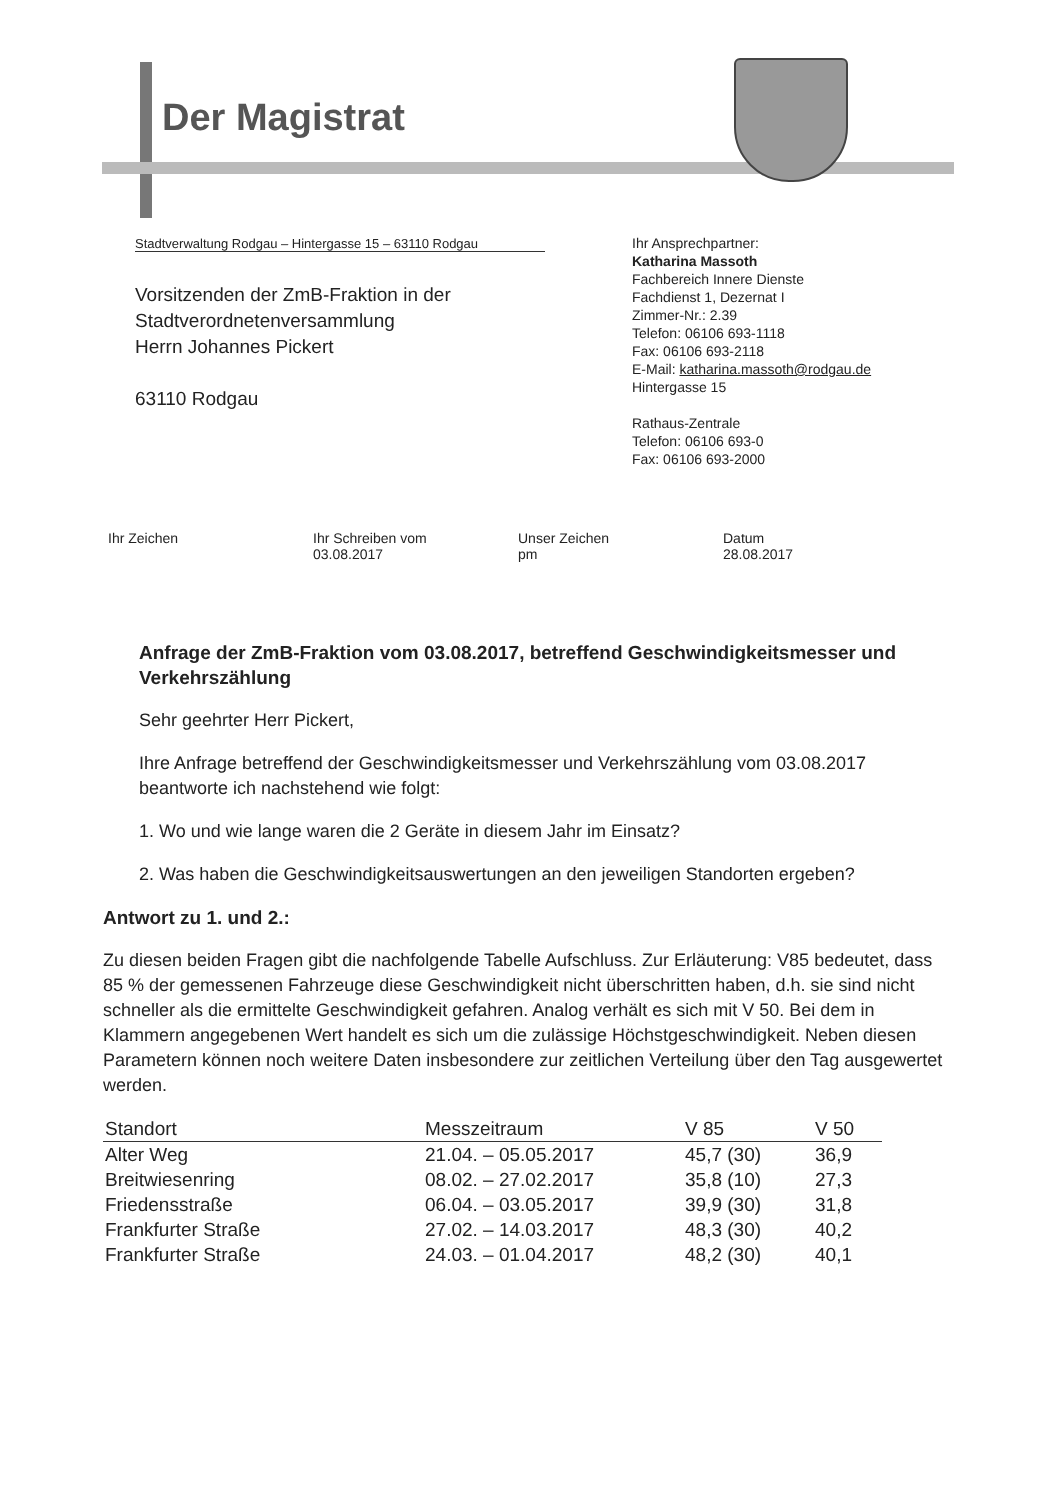Der Magistrat
Stadtverwaltung Rodgau – Hintergasse 15 – 63110 Rodgau
Vorsitzenden der ZmB-Fraktion in der
Stadtverordnetenversammlung
Herrn Johannes Pickert
63110 Rodgau
Ihr Ansprechpartner:
Katharina Massoth
Fachbereich Innere Dienste
Fachdienst 1, Dezernat I
Zimmer-Nr.: 2.39
Telefon: 06106 693-1118
Fax: 06106 693-2118
E-Mail: katharina.massoth@rodgau.de
Hintergasse 15
Rathaus-Zentrale
Telefon: 06106 693-0
Fax: 06106 693-2000
Ihr Zeichen Ihr Schreiben vom
03.08.2017
Unser Zeichen
pm
Datum
28.08.2017
Anfrage der ZmB-Fraktion vom 03.08.2017, betreffend Geschwindigkeitsmesser und Verkehrszählung
Sehr geehrter Herr Pickert,
Ihre Anfrage betreffend der Geschwindigkeitsmesser und Verkehrszählung vom 03.08.2017 beantworte ich nachstehend wie folgt:
1. Wo und wie lange waren die 2 Geräte in diesem Jahr im Einsatz?
2. Was haben die Geschwindigkeitsauswertungen an den jeweiligen Standorten ergeben?
Antwort zu 1. und 2.:
Zu diesen beiden Fragen gibt die nachfolgende Tabelle Aufschluss. Zur Erläuterung: V85 bedeutet, dass 85 % der gemessenen Fahrzeuge diese Geschwindigkeit nicht überschritten haben, d.h. sie sind nicht schneller als die ermittelte Geschwindigkeit gefahren. Analog verhält es sich mit V 50. Bei dem in Klammern angegebenen Wert handelt es sich um die zulässige Höchstgeschwindigkeit. Neben diesen Parametern können noch weitere Daten insbesondere zur zeitlichen Verteilung über den Tag ausgewertet werden.
| Standort | Messzeitraum | V 85 | V 50 |
| --- | --- | --- | --- |
| Alter Weg | 21.04. – 05.05.2017 | 45,7 (30) | 36,9 |
| Breitwiesenring | 08.02. – 27.02.2017 | 35,8 (10) | 27,3 |
| Friedensstraße | 06.04. – 03.05.2017 | 39,9 (30) | 31,8 |
| Frankfurter Straße | 27.02. – 14.03.2017 | 48,3 (30) | 40,2 |
| Frankfurter Straße | 24.03. – 01.04.2017 | 48,2 (30) | 40,1 |